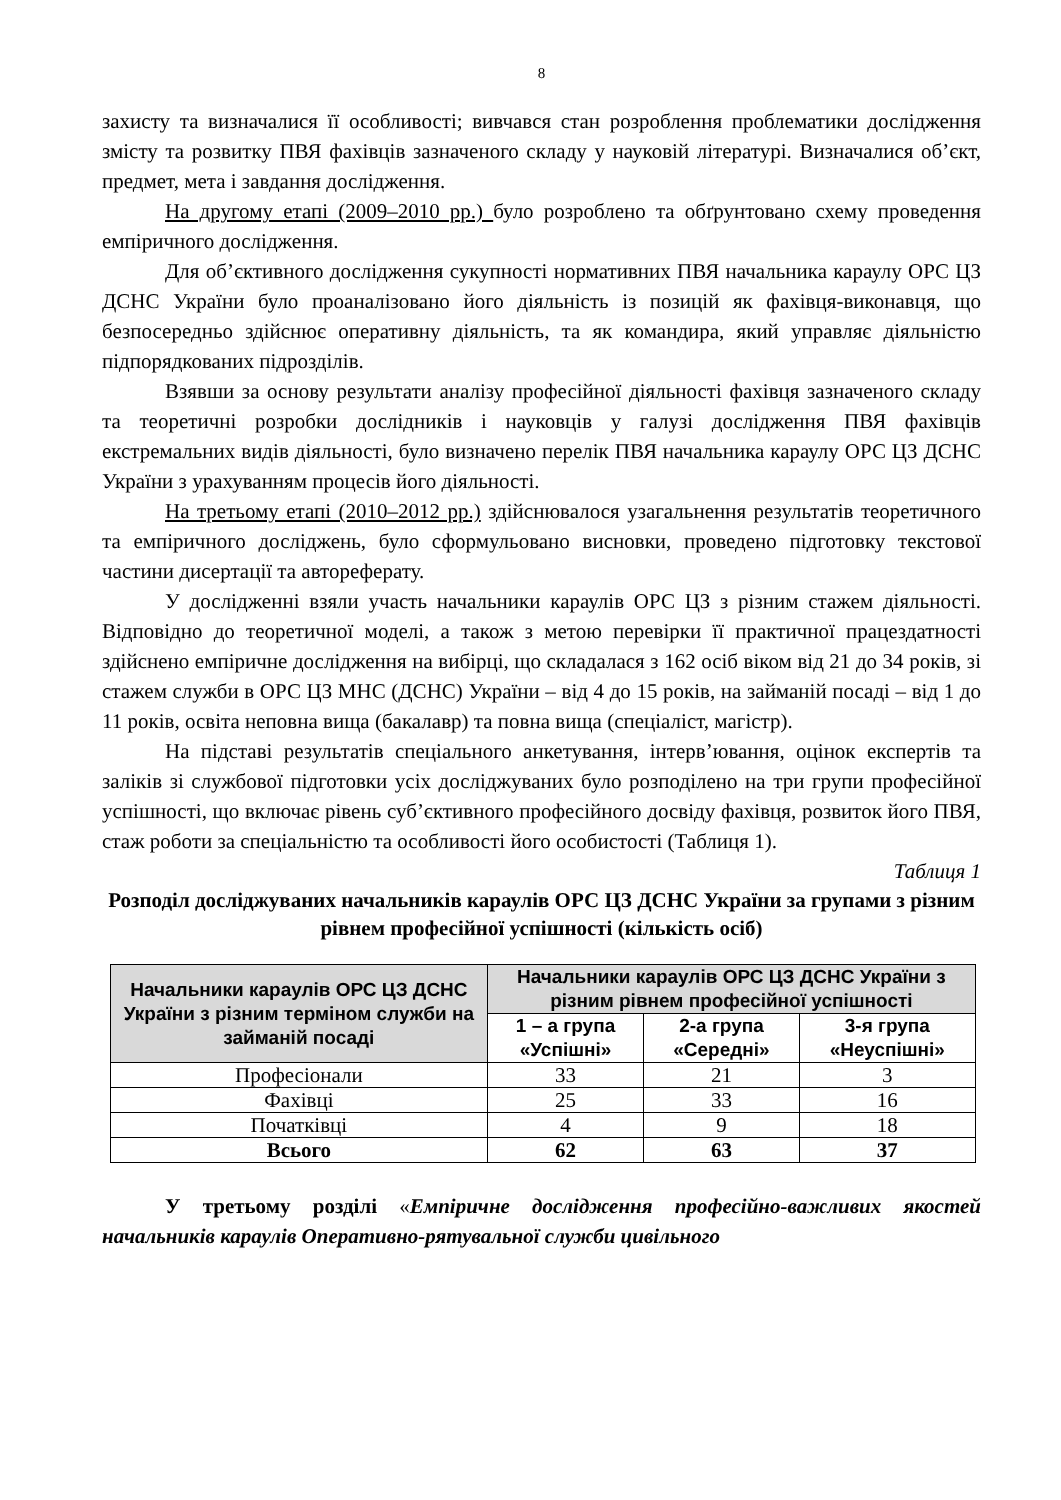8
захисту та визначалися її особливості; вивчався стан розроблення проблематики дослідження змісту та розвитку ПВЯ фахівців зазначеного складу у науковій літературі. Визначалися об’єкт, предмет, мета і завдання дослідження.
На другому етапі (2009–2010 рр.) було розроблено та обґрунтовано схему проведення емпіричного дослідження.
Для об’єктивного дослідження сукупності нормативних ПВЯ начальника караулу ОРС ЦЗ ДСНС України було проаналізовано його діяльність із позицій як фахівця-виконавця, що безпосередньо здійснює оперативну діяльність, та як командира, який управляє діяльністю підпорядкованих підрозділів.
Взявши за основу результати аналізу професійної діяльності фахівця зазначеного складу та теоретичні розробки дослідників і науковців у галузі дослідження ПВЯ фахівців екстремальних видів діяльності, було визначено перелік ПВЯ начальника караулу ОРС ЦЗ ДСНС України з урахуванням процесів його діяльності.
На третьому етапі (2010–2012 рр.) здійснювалося узагальнення результатів теоретичного та емпіричного досліджень, було сформульовано висновки, проведено підготовку текстової частини дисертації та автореферату.
У дослідженні взяли участь начальники караулів ОРС ЦЗ з різним стажем діяльності. Відповідно до теоретичної моделі, а також з метою перевірки її практичної працездатності здійснено емпіричне дослідження на вибірці, що складалася з 162 осіб віком від 21 до 34 років, зі стажем служби в ОРС ЦЗ МНС (ДСНС) України – від 4 до 15 років, на займаній посаді – від 1 до 11 років, освіта неповна вища (бакалавр) та повна вища (спеціаліст, магістр).
На підставі результатів спеціального анкетування, інтерв’ювання, оцінок експертів та заліків зі службової підготовки усіх досліджуваних було розподілено на три групи професійної успішності, що включає рівень суб’єктивного професійного досвіду фахівця, розвиток його ПВЯ, стаж роботи за спеціальністю та особливості його особистості (Таблиця 1).
Таблиця 1
Розподіл досліджуваних начальників караулів ОРС ЦЗ ДСНС України за групами з різним рівнем професійної успішності (кількість осіб)
| Начальники караулів ОРС ЦЗ ДСНС України з різним терміном служби на займаній посаді | Начальники караулів ОРС ЦЗ ДСНС України з різним рівнем професійної успішності | | |
| --- | --- | --- | --- |
| | 1 – а група «Успішні» | 2-а група «Середні» | 3-я група «Неуспішні» |
| Професіонали | 33 | 21 | 3 |
| Фахівці | 25 | 33 | 16 |
| Початківці | 4 | 9 | 18 |
| Всього | 62 | 63 | 37 |
У третьому розділі «Емпіричне дослідження професійно-важливих якостей начальників караулів Оперативно-рятувальної служби цивільного